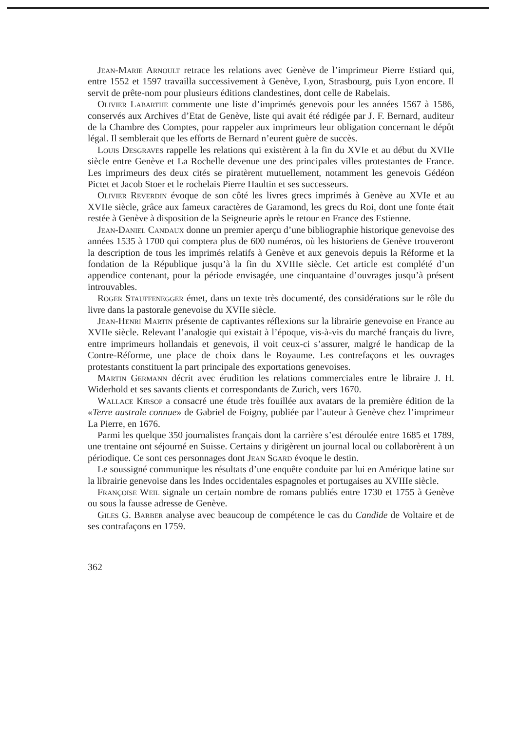Jean-Marie Arnoult retrace les relations avec Genève de l’imprimeur Pierre Estiard qui, entre 1552 et 1597 travailla successivement à Genève, Lyon, Strasbourg, puis Lyon encore. Il servit de prête-nom pour plusieurs éditions clandestines, dont celle de Rabelais.
Olivier Labarthe commente une liste d’imprimés genevois pour les années 1567 à 1586, conservés aux Archives d’Etat de Genève, liste qui avait été rédigée par J. F. Bernard, auditeur de la Chambre des Comptes, pour rappeler aux imprimeurs leur obligation concernant le dépôt légal. Il semblerait que les efforts de Bernard n’eurent guère de succès.
Louis Desgraves rappelle les relations qui existèrent à la fin du XVIe et au début du XVIIe siècle entre Genève et La Rochelle devenue une des principales villes protestantes de France. Les imprimeurs des deux cités se piratèrent mutuellement, notamment les genevois Gédéon Pictet et Jacob Stoer et le rochelais Pierre Haultin et ses successeurs.
Olivier Reverdin évoque de son côté les livres grecs imprimés à Genève au XVIe et au XVIIe siècle, grâce aux fameux caractères de Garamond, les grecs du Roi, dont une fonte était restée à Genève à disposition de la Seigneurie après le retour en France des Estienne.
Jean-Daniel Candaux donne un premier aperçu d’une bibliographie historique genevoise des années 1535 à 1700 qui comptera plus de 600 numéros, où les historiens de Genève trouveront la description de tous les imprimés relatifs à Genève et aux genevois depuis la Réforme et la fondation de la République jusqu’à la fin du XVIIIe siècle. Cet article est complété d’un appendice contenant, pour la période envisagée, une cinquantaine d’ouvrages jusqu’à présent introuvables.
Roger Stauffenegger émet, dans un texte très documenté, des considérations sur le rôle du livre dans la pastorale genevoise du XVIIe siècle.
Jean-Henri Martin présente de captivantes réflexions sur la librairie genevoise en France au XVIIe siècle. Relevant l’analogie qui existait à l’époque, vis-à-vis du marché français du livre, entre imprimeurs hollandais et genevois, il voit ceux-ci s’assurer, malgré le handicap de la Contre-Réforme, une place de choix dans le Royaume. Les contrefaçons et les ouvrages protestants constituent la part principale des exportations genevoises.
Martin Germann décrit avec érudition les relations commerciales entre le libraire J. H. Widerhold et ses savants clients et correspondants de Zurich, vers 1670.
Wallace Kirsop a consacré une étude très fouillée aux avatars de la première édition de la «Terre australe connue» de Gabriel de Foigny, publiée par l’auteur à Genève chez l’imprimeur La Pierre, en 1676.
Parmi les quelque 350 journalistes français dont la carrière s’est déroulée entre 1685 et 1789, une trentaine ont séjourné en Suisse. Certains y dirigèrent un journal local ou collaborèrent à un périodique. Ce sont ces personnages dont Jean Sgard évoque le destin.
Le soussigné communique les résultats d’une enquête conduite par lui en Amérique latine sur la librairie genevoise dans les Indes occidentales espagnoles et portugaises au XVIIIe siècle.
Françoise Weil signale un certain nombre de romans publiés entre 1730 et 1755 à Genève ou sous la fausse adresse de Genève.
Giles G. Barber analyse avec beaucoup de compétence le cas du Candide de Voltaire et de ses contrafaçons en 1759.
362